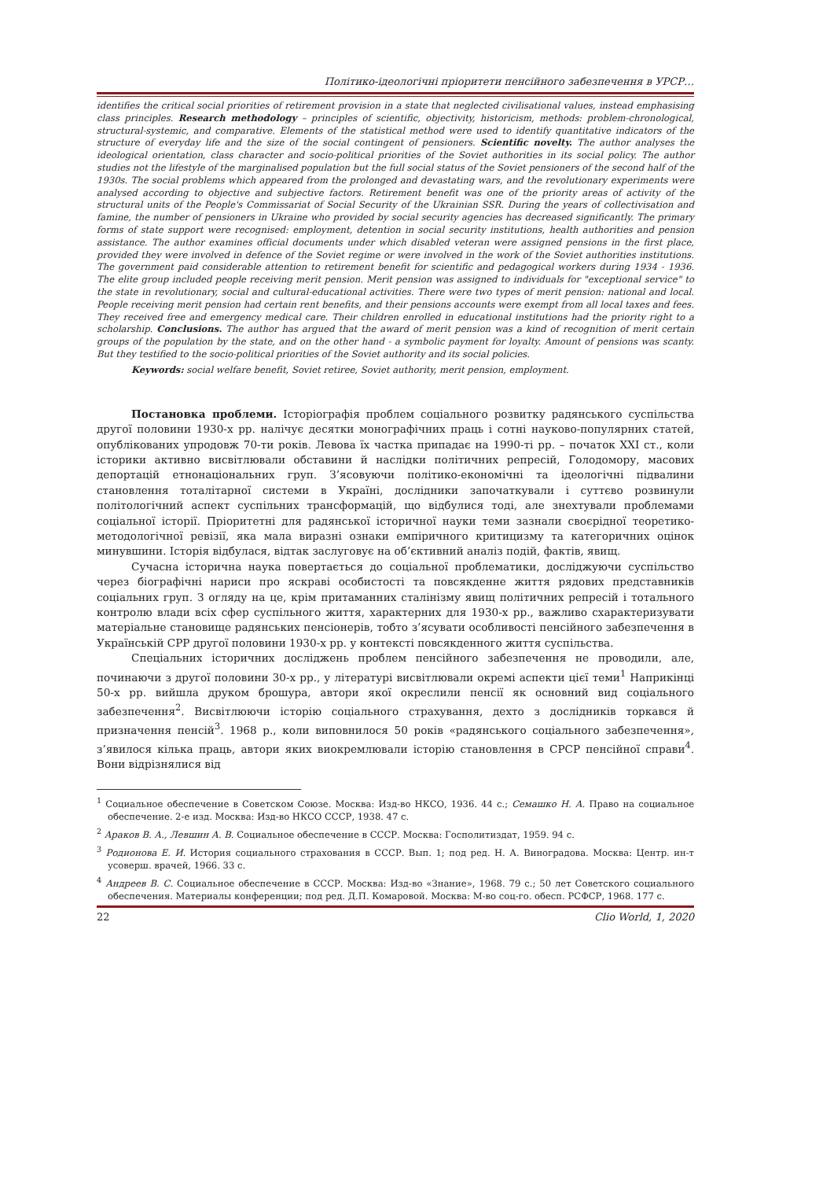Політико-ідеологічні пріоритети пенсійного забезпечення в УРСР…
identifies the critical social priorities of retirement provision in a state that neglected civilisational values, instead emphasising class principles. Research methodology – principles of scientific, objectivity, historicism, methods: problem-chronological, structural-systemic, and comparative. Elements of the statistical method were used to identify quantitative indicators of the structure of everyday life and the size of the social contingent of pensioners. Scientific novelty. The author analyses the ideological orientation, class character and socio-political priorities of the Soviet authorities in its social policy. The author studies not the lifestyle of the marginalised population but the full social status of the Soviet pensioners of the second half of the 1930s. The social problems which appeared from the prolonged and devastating wars, and the revolutionary experiments were analysed according to objective and subjective factors. Retirement benefit was one of the priority areas of activity of the structural units of the People's Commissariat of Social Security of the Ukrainian SSR. During the years of collectivisation and famine, the number of pensioners in Ukraine who provided by social security agencies has decreased significantly. The primary forms of state support were recognised: employment, detention in social security institutions, health authorities and pension assistance. The author examines official documents under which disabled veteran were assigned pensions in the first place, provided they were involved in defence of the Soviet regime or were involved in the work of the Soviet authorities institutions. The government paid considerable attention to retirement benefit for scientific and pedagogical workers during 1934 - 1936. The elite group included people receiving merit pension. Merit pension was assigned to individuals for "exceptional service" to the state in revolutionary, social and cultural-educational activities. There were two types of merit pension: national and local. People receiving merit pension had certain rent benefits, and their pensions accounts were exempt from all local taxes and fees. They received free and emergency medical care. Their children enrolled in educational institutions had the priority right to a scholarship. Conclusions. The author has argued that the award of merit pension was a kind of recognition of merit certain groups of the population by the state, and on the other hand - a symbolic payment for loyalty. Amount of pensions was scanty. But they testified to the socio-political priorities of the Soviet authority and its social policies.
Keywords: social welfare benefit, Soviet retiree, Soviet authority, merit pension, employment.
Постановка проблеми. Історіографія проблем соціального розвитку радянського суспільства другої половини 1930-х рр. налічує десятки монографічних праць і сотні науково-популярних статей, опублікованих упродовж 70-ти років. Левова їх частка припадає на 1990-ті рр. – початок ХХІ ст., коли історики активно висвітлювали обставини й наслідки політичних репресій, Голодомору, масових депортацій етнонаціональних груп. З’ясовуючи політико-економічні та ідеологічні підвалини становлення тоталітарної системи в Україні, дослідники започаткували і суттєво розвинули політологічний аспект суспільних трансформацій, що відбулися тоді, але знехтували проблемами соціальної історії. Пріоритетні для радянської історичної науки теми зазнали своєрідної теоретико-методологічної ревізії, яка мала виразні ознаки емпіричного критицизму та категоричних оцінок минувшини. Історія відбулася, відтак заслуговує на об’єктивний аналіз подій, фактів, явищ.
Сучасна історична наука повертається до соціальної проблематики, досліджуючи суспільство через біографічні нариси про яскраві особистості та повсякденне життя рядових представників соціальних груп. З огляду на це, крім притаманних сталінізму явищ політичних репресій і тотального контролю влади всіх сфер суспільного життя, характерних для 1930-х рр., важливо схарактеризувати матеріальне становище радянських пенсіонерів, тобто з’ясувати особливості пенсійного забезпечення в Українській СРР другої половини 1930-х рр. у контексті повсякденного життя суспільства.
Спеціальних історичних досліджень проблем пенсійного забезпечення не проводили, але, починаючи з другої половини 30-х рр., у літературі висвітлювали окремі аспекти цієї теми<sup>1</sup> Наприкінці 50-х рр. вийшла друком брошура, автори якої окреслили пенсії як основний вид соціального забезпечення<sup>2</sup>. Висвітлюючи історію соціального страхування, дехто з дослідників торкався й призначення пенсій<sup>3</sup>. 1968 р., коли виповнилося 50 років «радянського соціального забезпечення», з’явилося кілька праць, автори яких виокремлювали історію становлення в СРСР пенсійної справи<sup>4</sup>. Вони відрізнялися від
<sup>1</sup> Социальное обеспечение в Советском Союзе. Москва: Изд-во НКСО, 1936. 44 с.; Семашко Н. А. Право на социальное обеспечение. 2-е изд. Москва: Изд-во НКСО СССР, 1938. 47 с.
<sup>2</sup> Араков В. А., Левшин А. В. Социальное обеспечение в СССР. Москва: Госполитиздат, 1959. 94 с.
<sup>3</sup> Родионова Е. И. История социального страхования в СССР. Вып. 1; под ред. Н. А. Виноградова. Москва: Центр. ин-т усоверш. врачей, 1966. 33 с.
<sup>4</sup> Андреев В. С. Социальное обеспечение в СССР. Москва: Изд-во «Знание», 1968. 79 с.; 50 лет Советского социального обеспечения. Материалы конференции; под ред. Д.П. Комаровой. Москва: М-во соц-го. обесп. РСФСР, 1968. 177 с.
22 Clio World, 1, 2020